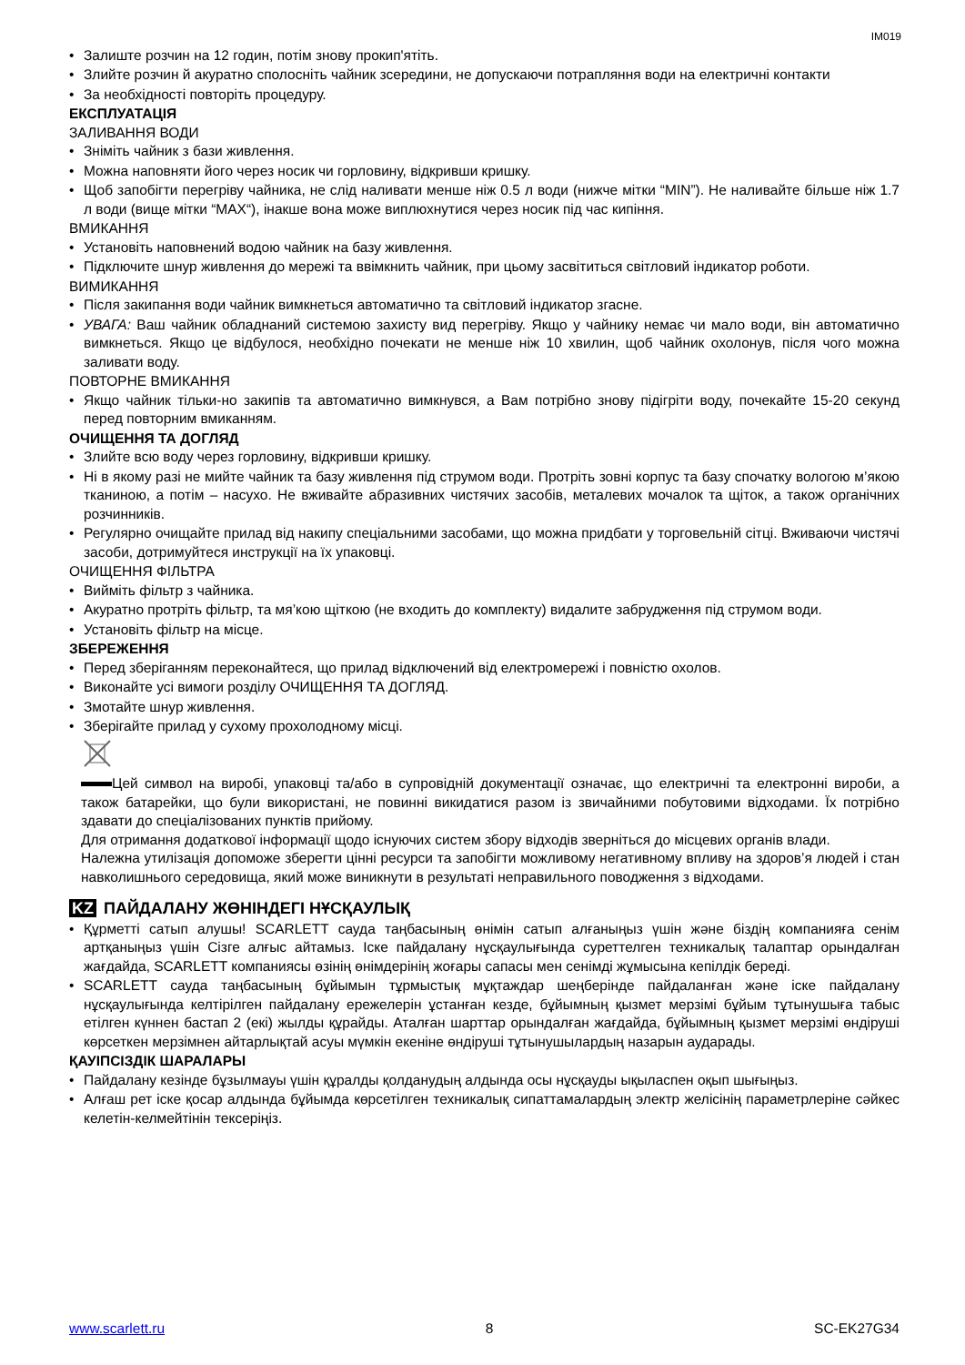IM019
Залиште розчин на 12 годин, потім знову прокип'ятіть.
Злийте розчин й акуратно сполосніть чайник зсередини, не допускаючи потрапляння води на електричні контакти
За необхідності повторіть процедуру.
ЕКСПЛУАТАЦІЯ
ЗАЛИВАННЯ ВОДИ
Зніміть чайник з бази живлення.
Можна наповняти його через носик чи горловину, відкривши кришку.
Щоб запобігти перегріву чайника, не слід наливати менше ніж 0.5 л води (нижче мітки “MIN”). Не наливайте більше ніж 1.7 л води (вище мітки “MAX“), інакше вона може виплюхнутися через носик під час кипіння.
ВМИКАННЯ
Установіть наповнений водою чайник на базу живлення.
Підключите шнур живлення до мережі та ввімкнить чайник, при цьому засвітиться світловий індикатор роботи.
ВИМИКАННЯ
Після закипання води чайник вимкнеться автоматично та світловий індикатор згасне.
УВАГА: Ваш чайник обладнаний системою захисту вид перегріву. Якщо у чайнику немає чи мало води, він автоматично вимкнеться. Якщо це відбулося, необхідно почекати не менше ніж 10 хвилин, щоб чайник охолонув, після чого можна заливати воду.
ПОВТОРНЕ ВМИКАННЯ
Якщо чайник тільки-но закипів та автоматично вимкнувся, а Вам потрібно знову підігріти воду, почекайте 15-20 секунд перед повторним вмиканням.
ОЧИЩЕННЯ ТА ДОГЛЯД
Злийте всю воду через горловину, відкривши кришку.
Ні в якому разі не мийте чайник та базу живлення під струмом води. Протріть зовні корпус та базу спочатку вологою м’якою тканиною, а потім – насухо. Не вживайте абразивних чистячих засобів, металевих мочалок та щіток, а також органічних розчинників.
Регулярно очищайте прилад від накипу спеціальними засобами, що можна придбати у торговельній сітці. Вживаючи чистячі засоби, дотримуйтеся инструкції на їх упаковці.
ОЧИЩЕННЯ ФІЛЬТРА
Вийміть фільтр з чайника.
Акуратно протріть фільтр, та мя’кою щіткою (не входить до комплекту) видалите забрудження під струмом води.
Установіть фільтр на місце.
ЗБЕРЕЖЕННЯ
Перед зберіганням переконайтеся, що прилад відключений від електромережі і повністю охолов.
Виконайте усі вимоги розділу ОЧИЩЕННЯ ТА ДОГЛЯД.
Змотайте шнур живлення.
Зберігайте прилад у сухому прохолодному місці.
Цей символ на виробі, упаковці та/або в супровідній документації означає, що електричні та електронні вироби, а також батарейки, що були використані, не повинні викидатися разом із звичайними побутовими відходами. Їх потрібно здавати до спеціалізованих пунктів прийому.
Для отримання додаткової інформації щодо існуючих систем збору відходів зверніться до місцевих органів влади.
Належна утилізація допоможе зберегти цінні ресурси та запобігти можливому негативному впливу на здоров’я людей і стан навколишнього середовища, який може виникнути в результаті неправильного поводження з відходами.
KZ ПАЙДАЛАНУ ЖӨНІНДЕГІ НҰСҚАУЛЫҚ
Құрметті сатып алушы! SCARLETT сауда таңбасының өнімін сатып алғаныңыз үшін және біздің компанияға сенім артқаныңыз үшін Сізге алғыс айтамыз. Іске пайдалану нұсқаулығында суреттелген техникалық талаптар орындалған жағдайда, SCARLETT компаниясы өзінің өнімдерінің жоғары сапасы мен сенімді жұмысына кепілдік береді.
SCARLETT сауда таңбасының бұйымын тұрмыстық мұқтаждар шеңберінде пайдаланған және іске пайдалану нұсқаулығында келтірілген пайдалану ережелерін ұстанған кезде, бұйымның қызмет мерзімі бұйым тұтынушыға табыс етілген күннен бастап 2 (екі) жылды құрайды. Аталған шарттар орындалған жағдайда, бұйымның қызмет мерзімі өндіруші көрсеткен мерзімнен айтарлықтай асуы мүмкін екеніне өндіруші тұтынушылардың назарын аударады.
ҚАУІПСІЗДІК ШАРАЛАРЫ
Пайдалану кезінде бұзылмауы үшін құралды қолданудың алдында осы нұсқауды ықыласпен оқып шығыңыз.
Алғаш рет іске қосар алдында бұйымда көрсетілген техникалық сипаттамалардың электр желісінің параметрлеріне сәйкес келетін-келмейтінін тексеріңіз.
www.scarlett.ru 8 SC-EK27G34